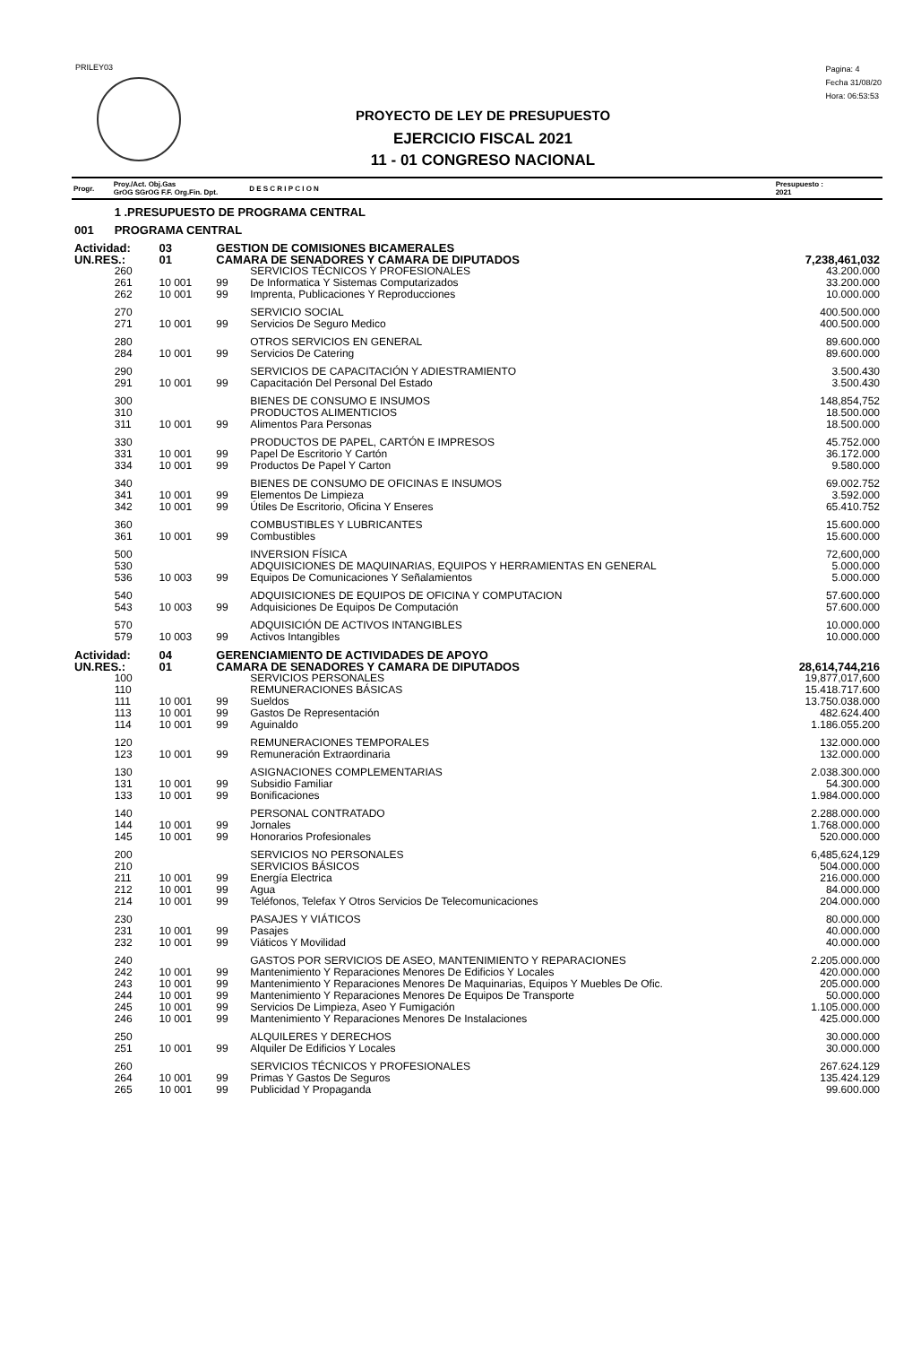PRILEY03
Pagina: 4
Fecha 31/08/20
Hora: 06:53:53
PROYECTO DE LEY DE PRESUPUESTO
EJERCICIO FISCAL 2021
11 - 01 CONGRESO NACIONAL
| Progr. | Proy./Act. Obj.Gas GrOG SGrOG F.F. Org.Fin. Dpt. | | | | D E S C R I P C I O N | Presupuesto : 2021 |
| --- | --- | --- | --- | --- | --- | --- |
| | 1 .PRESUPUESTO DE PROGRAMA CENTRAL | | | | | |
| 001 | PROGRAMA CENTRAL | | | | | |
| Actividad: | | 03 | GESTION DE COMISIONES BICAMERALES | | | |
| UN.RES.: | | 01 | CAMARA DE SENADORES Y CAMARA DE DIPUTADOS | | | 7,238,461,032 |
| | 260 | | | | SERVICIOS TÉCNICOS Y PROFESIONALES | 43.200.000 |
| | 261 | 10 001 | 99 | | De Informatica Y Sistemas Computarizados | 33.200.000 |
| | 262 | 10 001 | 99 | | Imprenta, Publicaciones Y Reproducciones | 10.000.000 |
| | 270 | | | | SERVICIO SOCIAL | 400.500.000 |
| | 271 | 10 001 | 99 | | Servicios De Seguro Medico | 400.500.000 |
| | 280 | | | | OTROS SERVICIOS EN GENERAL | 89.600.000 |
| | 284 | 10 001 | 99 | | Servicios De Catering | 89.600.000 |
| | 290 | | | | SERVICIOS DE CAPACITACIÓN Y ADIESTRAMIENTO | 3.500.430 |
| | 291 | 10 001 | 99 | | Capacitación Del Personal Del Estado | 3.500.430 |
| | 300 | | | | BIENES DE CONSUMO E INSUMOS | 148,854,752 |
| | 310 | | | | PRODUCTOS ALIMENTICIOS | 18.500.000 |
| | 311 | 10 001 | 99 | | Alimentos Para Personas | 18.500.000 |
| | 330 | | | | PRODUCTOS DE PAPEL, CARTÓN E IMPRESOS | 45.752.000 |
| | 331 | 10 001 | 99 | | Papel De Escritorio Y Cartón | 36.172.000 |
| | 334 | 10 001 | 99 | | Productos De Papel Y Carton | 9.580.000 |
| | 340 | | | | BIENES DE CONSUMO DE OFICINAS E INSUMOS | 69.002.752 |
| | 341 | 10 001 | 99 | | Elementos De Limpieza | 3.592.000 |
| | 342 | 10 001 | 99 | | Útiles De Escritorio, Oficina Y Enseres | 65.410.752 |
| | 360 | | | | COMBUSTIBLES Y LUBRICANTES | 15.600.000 |
| | 361 | 10 001 | 99 | | Combustibles | 15.600.000 |
| | 500 | | | | INVERSION FÍSICA | 72,600,000 |
| | 530 | | | | ADQUISICIONES DE MAQUINARIAS, EQUIPOS Y HERRAMIENTAS EN GENERAL | 5.000.000 |
| | 536 | 10 003 | 99 | | Equipos De Comunicaciones Y Señalamientos | 5.000.000 |
| | 540 | | | | ADQUISICIONES DE EQUIPOS DE OFICINA Y COMPUTACION | 57.600.000 |
| | 543 | 10 003 | 99 | | Adquisiciones De Equipos De Computación | 57.600.000 |
| | 570 | | | | ADQUISICIÓN DE ACTIVOS INTANGIBLES | 10.000.000 |
| | 579 | 10 003 | 99 | | Activos Intangibles | 10.000.000 |
| Actividad: | | 04 | GERENCIAMIENTO DE ACTIVIDADES DE APOYO | | | |
| UN.RES.: | | 01 | CAMARA DE SENADORES Y CAMARA DE DIPUTADOS | | | 28,614,744,216 |
| | 100 | | | | SERVICIOS PERSONALES | 19,877,017,600 |
| | 110 | | | | REMUNERACIONES BÁSICAS | 15.418.717.600 |
| | 111 | 10 001 | 99 | | Sueldos | 13.750.038.000 |
| | 113 | 10 001 | 99 | | Gastos De Representación | 482.624.400 |
| | 114 | 10 001 | 99 | | Aguinaldo | 1.186.055.200 |
| | 120 | | | | REMUNERACIONES TEMPORALES | 132.000.000 |
| | 123 | 10 001 | 99 | | Remuneración Extraordinaria | 132.000.000 |
| | 130 | | | | ASIGNACIONES COMPLEMENTARIAS | 2.038.300.000 |
| | 131 | 10 001 | 99 | | Subsidio Familiar | 54.300.000 |
| | 133 | 10 001 | 99 | | Bonificaciones | 1.984.000.000 |
| | 140 | | | | PERSONAL CONTRATADO | 2.288.000.000 |
| | 144 | 10 001 | 99 | | Jornales | 1.768.000.000 |
| | 145 | 10 001 | 99 | | Honorarios Profesionales | 520.000.000 |
| | 200 | | | | SERVICIOS NO PERSONALES | 6,485,624,129 |
| | 210 | | | | SERVICIOS BÁSICOS | 504.000.000 |
| | 211 | 10 001 | 99 | | Energía Electrica | 216.000.000 |
| | 212 | 10 001 | 99 | | Agua | 84.000.000 |
| | 214 | 10 001 | 99 | | Teléfonos, Telefax Y Otros Servicios De Telecomunicaciones | 204.000.000 |
| | 230 | | | | PASAJES Y VIÁTICOS | 80.000.000 |
| | 231 | 10 001 | 99 | | Pasajes | 40.000.000 |
| | 232 | 10 001 | 99 | | Viáticos Y Movilidad | 40.000.000 |
| | 240 | | | | GASTOS POR SERVICIOS DE ASEO, MANTENIMIENTO Y REPARACIONES | 2.205.000.000 |
| | 242 | 10 001 | 99 | | Mantenimiento Y Reparaciones Menores De Edificios Y Locales | 420.000.000 |
| | 243 | 10 001 | 99 | | Mantenimiento Y Reparaciones Menores De Maquinarias, Equipos Y Muebles De Ofic. | 205.000.000 |
| | 244 | 10 001 | 99 | | Mantenimiento Y Reparaciones Menores De Equipos De Transporte | 50.000.000 |
| | 245 | 10 001 | 99 | | Servicios De Limpieza, Aseo Y Fumigación | 1.105.000.000 |
| | 246 | 10 001 | 99 | | Mantenimiento Y Reparaciones Menores De Instalaciones | 425.000.000 |
| | 250 | | | | ALQUILERES Y DERECHOS | 30.000.000 |
| | 251 | 10 001 | 99 | | Alquiler De Edificios Y Locales | 30.000.000 |
| | 260 | | | | SERVICIOS TÉCNICOS Y PROFESIONALES | 267.624.129 |
| | 264 | 10 001 | 99 | | Primas Y Gastos De Seguros | 135.424.129 |
| | 265 | 10 001 | 99 | | Publicidad Y Propaganda | 99.600.000 |